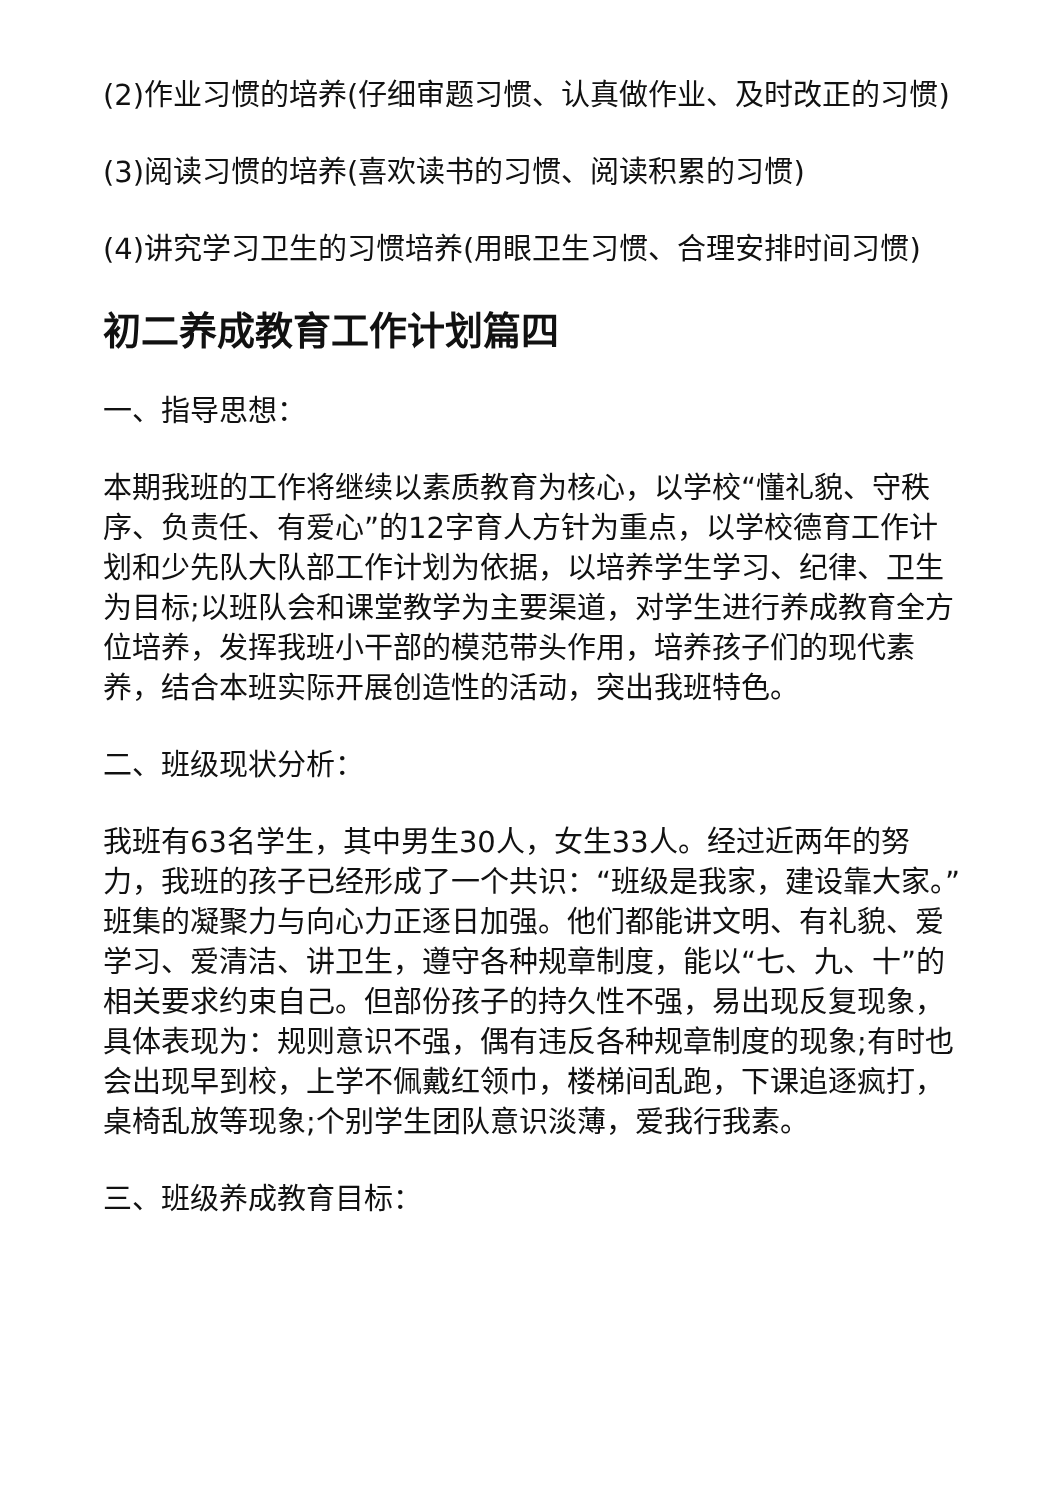(2)作业习惯的培养(仔细审题习惯、认真做作业、及时改正的习惯)
(3)阅读习惯的培养(喜欢读书的习惯、阅读积累的习惯)
(4)讲究学习卫生的习惯培养(用眼卫生习惯、合理安排时间习惯)
初二养成教育工作计划篇四
一、指导思想：
本期我班的工作将继续以素质教育为核心，以学校“懂礼貌、守秩序、负责任、有爱心”的12字育人方针为重点，以学校德育工作计划和少先队大队部工作计划为依据，以培养学生学习、纪律、卫生为目标;以班队会和课堂教学为主要渠道，对学生进行养成教育全方位培养，发挥我班小干部的模范带头作用，培养孩子们的现代素养，结合本班实际开展创造性的活动，突出我班特色。
二、班级现状分析：
我班有63名学生，其中男生30人，女生33人。经过近两年的努力，我班的孩子已经形成了一个共识：“班级是我家，建设靠大家。”班集的凝聚力与向心力正逐日加强。他们都能讲文明、有礼貌、爱学习、爱清洁、讲卫生，遵守各种规章制度，能以“七、九、十”的相关要求约束自己。但部份孩子的持久性不强，易出现反复现象，具体表现为：规则意识不强，偶有违反各种规章制度的现象;有时也会出现早到校，上学不佩戴红领巾，楼梯间乱跑，下课追逐疯打，桌椅乱放等现象;个别学生团队意识淡薄，爱我行我素。
三、班级养成教育目标：